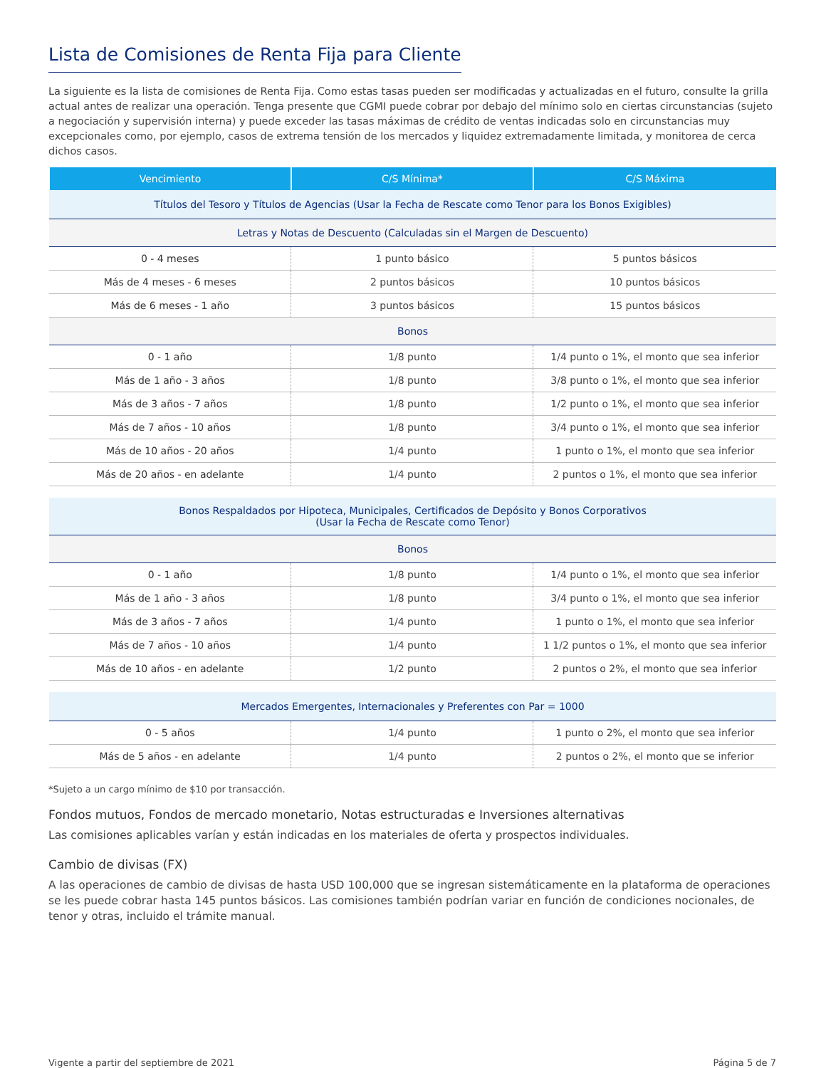Lista de Comisiones de Renta Fija para Cliente
La siguiente es la lista de comisiones de Renta Fija. Como estas tasas pueden ser modificadas y actualizadas en el futuro, consulte la grilla actual antes de realizar una operación. Tenga presente que CGMI puede cobrar por debajo del mínimo solo en ciertas circunstancias (sujeto a negociación y supervisión interna) y puede exceder las tasas máximas de crédito de ventas indicadas solo en circunstancias muy excepcionales como, por ejemplo, casos de extrema tensión de los mercados y liquidez extremadamente limitada, y monitorea de cerca dichos casos.
| Vencimiento | C/S Mínima* | C/S Máxima |
| --- | --- | --- |
| Títulos del Tesoro y Títulos de Agencias (Usar la Fecha de Rescate como Tenor para los Bonos Exigibles) | | |
| Letras y Notas de Descuento (Calculadas sin el Margen de Descuento) | | |
| 0 - 4 meses | 1 punto básico | 5 puntos básicos |
| Más de 4 meses - 6 meses | 2 puntos básicos | 10 puntos básicos |
| Más de 6 meses - 1 año | 3 puntos básicos | 15 puntos básicos |
| Bonos | | |
| 0 - 1 año | 1/8 punto | 1/4 punto o 1%, el monto que sea inferior |
| Más de 1 año - 3 años | 1/8 punto | 3/8 punto o 1%, el monto que sea inferior |
| Más de 3 años - 7 años | 1/8 punto | 1/2 punto o 1%, el monto que sea inferior |
| Más de 7 años - 10 años | 1/8 punto | 3/4 punto o 1%, el monto que sea inferior |
| Más de 10 años - 20 años | 1/4 punto | 1 punto o 1%, el monto que sea inferior |
| Más de 20 años - en adelante | 1/4 punto | 2 puntos o 1%, el monto que sea inferior |
| Bonos Respaldados por Hipoteca, Municipales, Certificados de Depósito y Bonos Corporativos (Usar la Fecha de Rescate como Tenor) | | |
| Bonos | | |
| 0 - 1 año | 1/8 punto | 1/4 punto o 1%, el monto que sea inferior |
| Más de 1 año - 3 años | 1/8 punto | 3/4 punto o 1%, el monto que sea inferior |
| Más de 3 años - 7 años | 1/4 punto | 1 punto o 1%, el monto que sea inferior |
| Más de 7 años - 10 años | 1/4 punto | 1 1/2 puntos o 1%, el monto que sea inferior |
| Más de 10 años - en adelante | 1/2 punto | 2 puntos o 2%, el monto que sea inferior |
| Mercados Emergentes, Internacionales y Preferentes con Par = 1000 | | |
| 0 - 5 años | 1/4 punto | 1 punto o 2%, el monto que sea inferior |
| Más de 5 años - en adelante | 1/4 punto | 2 puntos o 2%, el monto que se inferior |
*Sujeto a un cargo mínimo de $10 por transacción.
Fondos mutuos, Fondos de mercado monetario, Notas estructuradas e Inversiones alternativas
Las comisiones aplicables varían y están indicadas en los materiales de oferta y prospectos individuales.
Cambio de divisas (FX)
A las operaciones de cambio de divisas de hasta USD 100,000 que se ingresan sistemáticamente en la plataforma de operaciones se les puede cobrar hasta 145 puntos básicos. Las comisiones también podrían variar en función de condiciones nocionales, de tenor y otras, incluido el trámite manual.
Vigente a partir del septiembre de 2021 Página 5 de 7